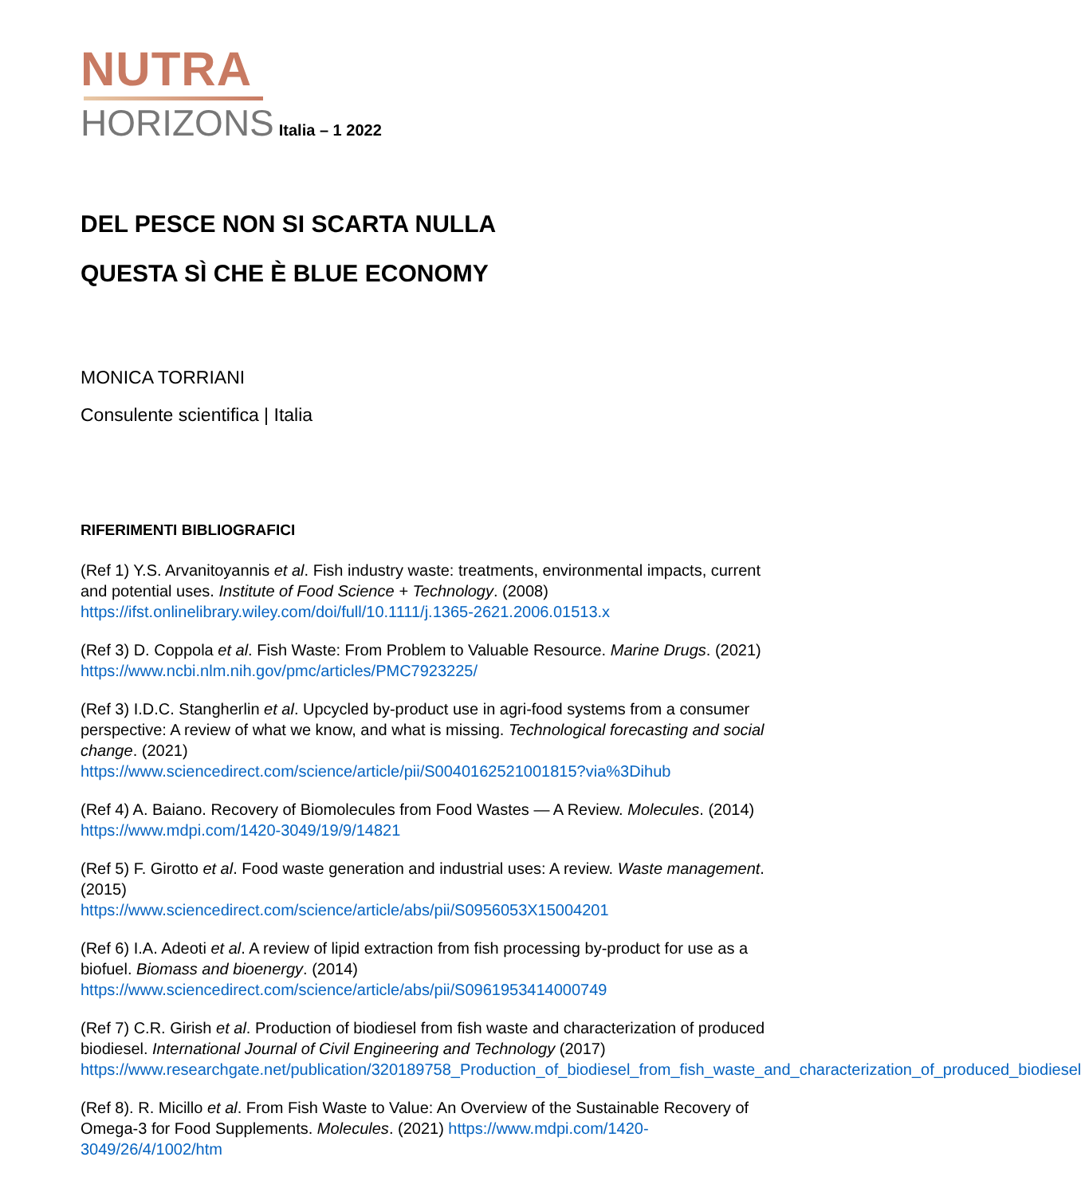NUTRA
HORIZONS Italia – 1 2022
DEL PESCE NON SI SCARTA NULLA
QUESTA SÌ CHE È BLUE ECONOMY
MONICA TORRIANI
Consulente scientifica | Italia
RIFERIMENTI BIBLIOGRAFICI
(Ref 1) Y.S. Arvanitoyannis et al. Fish industry waste: treatments, environmental impacts, current and potential uses. Institute of Food Science + Technology. (2008) https://ifst.onlinelibrary.wiley.com/doi/full/10.1111/j.1365-2621.2006.01513.x
(Ref 3) D. Coppola et al. Fish Waste: From Problem to Valuable Resource. Marine Drugs. (2021) https://www.ncbi.nlm.nih.gov/pmc/articles/PMC7923225/
(Ref 3) I.D.C. Stangherlin et al. Upcycled by-product use in agri-food systems from a consumer perspective: A review of what we know, and what is missing. Technological forecasting and social change. (2021)
https://www.sciencedirect.com/science/article/pii/S0040162521001815?via%3Dihub
(Ref 4) A. Baiano. Recovery of Biomolecules from Food Wastes — A Review. Molecules. (2014) https://www.mdpi.com/1420-3049/19/9/14821
(Ref 5) F. Girotto et al. Food waste generation and industrial uses: A review. Waste management. (2015)
https://www.sciencedirect.com/science/article/abs/pii/S0956053X15004201
(Ref 6) I.A. Adeoti et al. A review of lipid extraction from fish processing by-product for use as a biofuel. Biomass and bioenergy. (2014)
https://www.sciencedirect.com/science/article/abs/pii/S0961953414000749
(Ref 7) C.R. Girish et al. Production of biodiesel from fish waste and characterization of produced biodiesel. International Journal of Civil Engineering and Technology (2017) https://www.researchgate.net/publication/320189758_Production_of_biodiesel_from_fish_waste_and_characterization_of_produced_biodiesel
(Ref 8). R. Micillo et al. From Fish Waste to Value: An Overview of the Sustainable Recovery of Omega-3 for Food Supplements. Molecules. (2021) https://www.mdpi.com/1420-3049/26/4/1002/htm